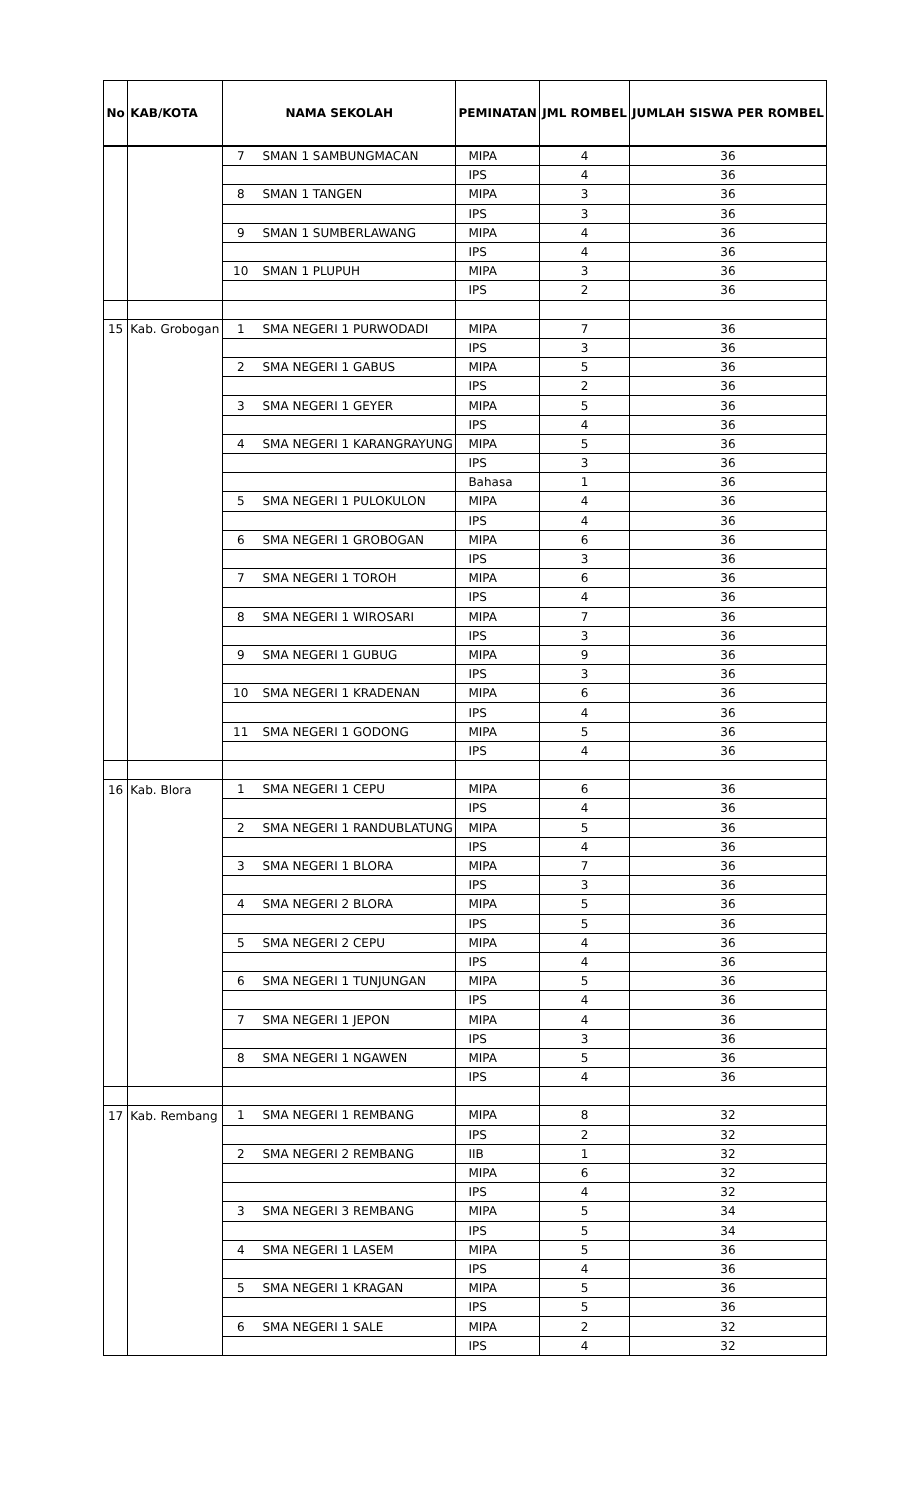| No | KAB/KOTA | NAMA SEKOLAH | | PEMINATAN | JML ROMBEL | JUMLAH SISWA PER ROMBEL |
| --- | --- | --- | --- | --- | --- | --- |
| | | 7 | SMAN 1 SAMBUNGMACAN | MIPA | 4 | 36 |
| | | | | IPS | 4 | 36 |
| | | 8 | SMAN 1 TANGEN | MIPA | 3 | 36 |
| | | | | IPS | 3 | 36 |
| | | 9 | SMAN 1 SUMBERLAWANG | MIPA | 4 | 36 |
| | | | | IPS | 4 | 36 |
| | | 10 | SMAN 1 PLUPUH | MIPA | 3 | 36 |
| | | | | IPS | 2 | 36 |
| 15 | Kab. Grobogan | 1 | SMA NEGERI 1 PURWODADI | MIPA | 7 | 36 |
| | | | | IPS | 3 | 36 |
| | | 2 | SMA NEGERI 1 GABUS | MIPA | 5 | 36 |
| | | | | IPS | 2 | 36 |
| | | 3 | SMA NEGERI 1 GEYER | MIPA | 5 | 36 |
| | | | | IPS | 4 | 36 |
| | | 4 | SMA NEGERI 1 KARANGRAYUNG | MIPA | 5 | 36 |
| | | | | IPS | 3 | 36 |
| | | | | Bahasa | 1 | 36 |
| | | 5 | SMA NEGERI 1 PULOKULON | MIPA | 4 | 36 |
| | | | | IPS | 4 | 36 |
| | | 6 | SMA NEGERI 1 GROBOGAN | MIPA | 6 | 36 |
| | | | | IPS | 3 | 36 |
| | | 7 | SMA NEGERI 1 TOROH | MIPA | 6 | 36 |
| | | | | IPS | 4 | 36 |
| | | 8 | SMA NEGERI 1 WIROSARI | MIPA | 7 | 36 |
| | | | | IPS | 3 | 36 |
| | | 9 | SMA NEGERI 1 GUBUG | MIPA | 9 | 36 |
| | | | | IPS | 3 | 36 |
| | | 10 | SMA NEGERI 1 KRADENAN | MIPA | 6 | 36 |
| | | | | IPS | 4 | 36 |
| | | 11 | SMA NEGERI 1 GODONG | MIPA | 5 | 36 |
| | | | | IPS | 4 | 36 |
| 16 | Kab. Blora | 1 | SMA NEGERI 1 CEPU | MIPA | 6 | 36 |
| | | | | IPS | 4 | 36 |
| | | 2 | SMA NEGERI 1 RANDUBLATUNG | MIPA | 5 | 36 |
| | | | | IPS | 4 | 36 |
| | | 3 | SMA NEGERI 1 BLORA | MIPA | 7 | 36 |
| | | | | IPS | 3 | 36 |
| | | 4 | SMA NEGERI 2 BLORA | MIPA | 5 | 36 |
| | | | | IPS | 5 | 36 |
| | | 5 | SMA NEGERI 2 CEPU | MIPA | 4 | 36 |
| | | | | IPS | 4 | 36 |
| | | 6 | SMA NEGERI 1 TUNJUNGAN | MIPA | 5 | 36 |
| | | | | IPS | 4 | 36 |
| | | 7 | SMA NEGERI 1 JEPON | MIPA | 4 | 36 |
| | | | | IPS | 3 | 36 |
| | | 8 | SMA NEGERI 1 NGAWEN | MIPA | 5 | 36 |
| | | | | IPS | 4 | 36 |
| 17 | Kab. Rembang | 1 | SMA NEGERI 1 REMBANG | MIPA | 8 | 32 |
| | | | | IPS | 2 | 32 |
| | | 2 | SMA NEGERI 2 REMBANG | IIB | 1 | 32 |
| | | | | MIPA | 6 | 32 |
| | | | | IPS | 4 | 32 |
| | | 3 | SMA NEGERI 3 REMBANG | MIPA | 5 | 34 |
| | | | | IPS | 5 | 34 |
| | | 4 | SMA NEGERI 1 LASEM | MIPA | 5 | 36 |
| | | | | IPS | 4 | 36 |
| | | 5 | SMA NEGERI 1 KRAGAN | MIPA | 5 | 36 |
| | | | | IPS | 5 | 36 |
| | | 6 | SMA NEGERI 1 SALE | MIPA | 2 | 32 |
| | | | | IPS | 4 | 32 |